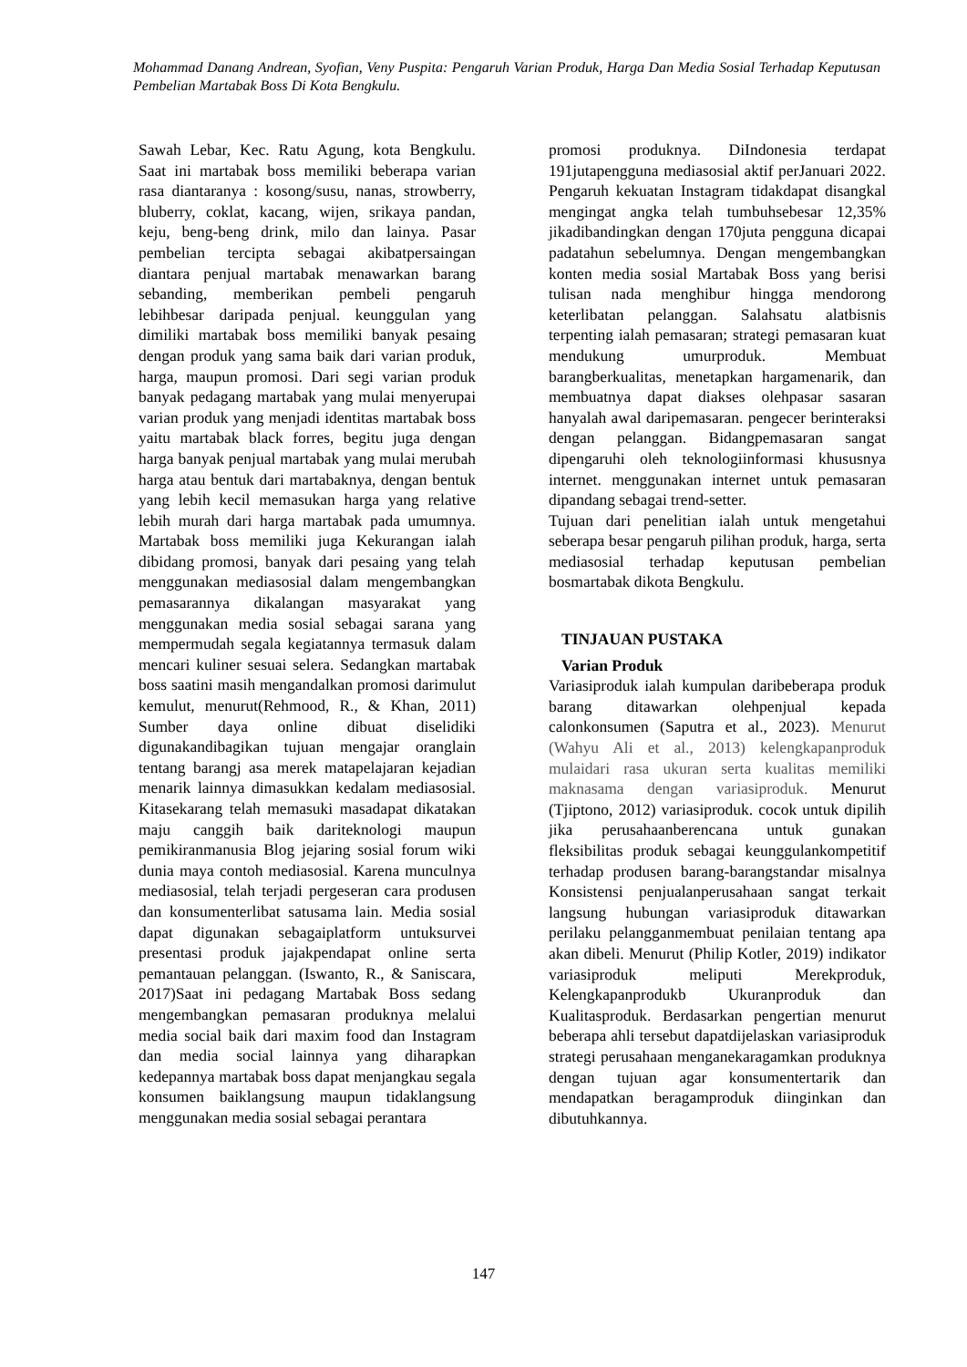Mohammad Danang Andrean, Syofian, Veny Puspita: Pengaruh Varian Produk, Harga Dan Media Sosial Terhadap Keputusan Pembelian Martabak Boss Di Kota Bengkulu.
Sawah Lebar, Kec. Ratu Agung, kota Bengkulu. Saat ini martabak boss memiliki beberapa varian rasa diantaranya : kosong/susu, nanas, strowberry, bluberry, coklat, kacang, wijen, srikaya pandan, keju, beng-beng drink, milo dan lainya. Pasar pembelian tercipta sebagai akibatpersaingan diantara penjual martabak menawarkan barang sebanding, memberikan pembeli pengaruh lebihbesar daripada penjual. keunggulan yang dimiliki martabak boss memiliki banyak pesaing dengan produk yang sama baik dari varian produk, harga, maupun promosi. Dari segi varian produk banyak pedagang martabak yang mulai menyerupai varian produk yang menjadi identitas martabak boss yaitu martabak black forres, begitu juga dengan harga banyak penjual martabak yang mulai merubah harga atau bentuk dari martabaknya, dengan bentuk yang lebih kecil memasukan harga yang relative lebih murah dari harga martabak pada umumnya. Martabak boss memiliki juga Kekurangan ialah dibidang promosi, banyak dari pesaing yang telah menggunakan mediasosial dalam mengembangkan pemasarannya dikalangan masyarakat yang menggunakan media sosial sebagai sarana yang mempermudah segala kegiatannya termasuk dalam mencari kuliner sesuai selera. Sedangkan martabak boss saatini masih mengandalkan promosi darimulut kemulut, menurut(Rehmood, R., & Khan, 2011) Sumber daya online dibuat diselidiki digunakandibagikan tujuan mengajar oranglain tentang barangj asa merek matapelajaran kejadian menarik lainnya dimasukkan kedalam mediasosial. Kitasekarang telah memasuki masadapat dikatakan maju canggih baik dariteknologi maupun pemikiranmanusia Blog jejaring sosial forum wiki dunia maya contoh mediasosial. Karena munculnya mediasosial, telah terjadi pergeseran cara produsen dan konsumenterlibat satusama lain. Media sosial dapat digunakan sebagaiplatform untuksurvei presentasi produk jajakpendapat online serta pemantauan pelanggan. (Iswanto, R., & Saniscara, 2017)Saat ini pedagang Martabak Boss sedang mengembangkan pemasaran produknya melalui media social baik dari maxim food dan Instagram dan media social lainnya yang diharapkan kedepannya martabak boss dapat menjangkau segala konsumen baiklangsung maupun tidaklangsung menggunakan media sosial sebagai perantara
promosi produknya. DiIndonesia terdapat 191jutapengguna mediasosial aktif perJanuari 2022. Pengaruh kekuatan Instagram tidakdapat disangkal mengingat angka telah tumbuhsebesar 12,35% jikadibandingkan dengan 170juta pengguna dicapai padatahun sebelumnya. Dengan mengembangkan konten media sosial Martabak Boss yang berisi tulisan nada menghibur hingga mendorong keterlibatan pelanggan. Salahsatu alatbisnis terpenting ialah pemasaran; strategi pemasaran kuat mendukung umurproduk. Membuat barangberkualitas, menetapkan hargamenarik, dan membuatnya dapat diakses olehpasar sasaran hanyalah awal daripemasaran. pengecer berinteraksi dengan pelanggan. Bidangpemasaran sangat dipengaruhi oleh teknologiinformasi khususnya internet. menggunakan internet untuk pemasaran dipandang sebagai trend-setter.
Tujuan dari penelitian ialah untuk mengetahui seberapa besar pengaruh pilihan produk, harga, serta mediasosial terhadap keputusan pembelian bosmartabak dikota Bengkulu.
TINJAUAN PUSTAKA
Varian Produk
Variasiproduk ialah kumpulan daribeberapa produk barang ditawarkan olehpenjual kepada calonkonsumen (Saputra et al., 2023). Menurut (Wahyu Ali et al., 2013) kelengkapanproduk mulaidari rasa ukuran serta kualitas memiliki maknasama dengan variasiproduk. Menurut (Tjiptono, 2012) variasiproduk. cocok untuk dipilih jika perusahaanberencana untuk gunakan fleksibilitas produk sebagai keunggulankompetitif terhadap produsen barang-barangstandar misalnya Konsistensi penjualanperusahaan sangat terkait langsung hubungan variasiproduk ditawarkan perilaku pelangganmembuat penilaian tentang apa akan dibeli. Menurut (Philip Kotler, 2019) indikator variasiproduk meliputi Merekproduk, Kelengkapanprodukb Ukuranproduk dan Kualitasproduk. Berdasarkan pengertian menurut beberapa ahli tersebut dapatdijelaskan variasiproduk strategi perusahaan menganekaragamkan produknya dengan tujuan agar konsumentertarik dan mendapatkan beragamproduk diinginkan dan dibutuhkannya.
147